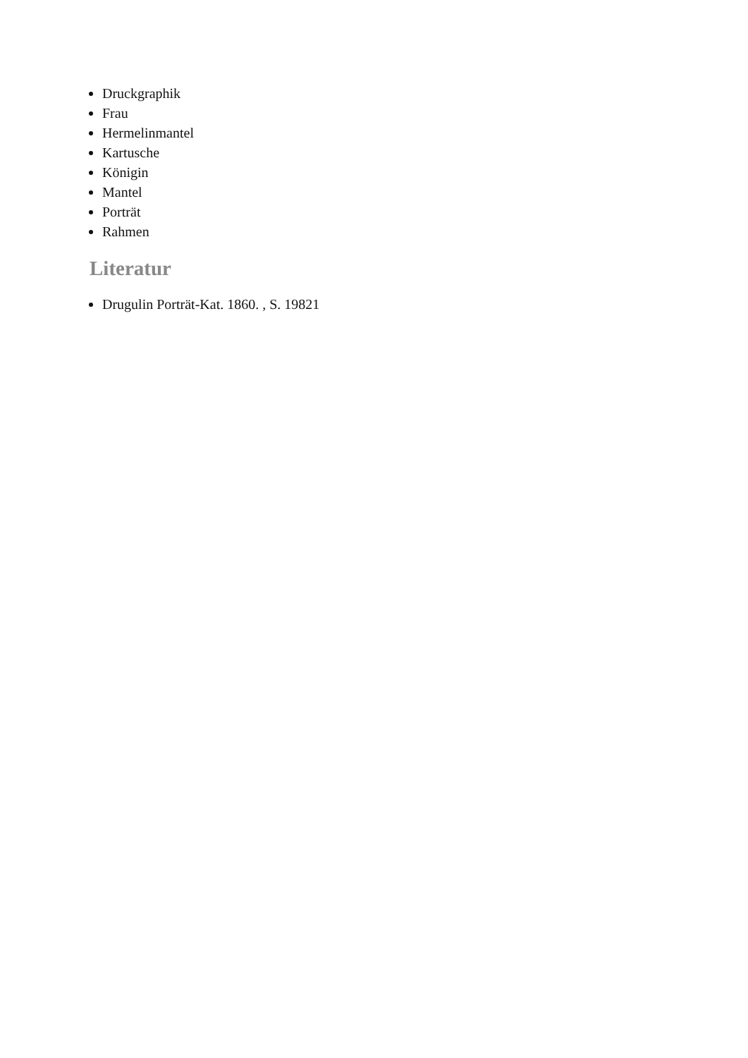Druckgraphik
Frau
Hermelinmantel
Kartusche
Königin
Mantel
Porträt
Rahmen
Literatur
Drugulin Porträt-Kat. 1860. , S. 19821